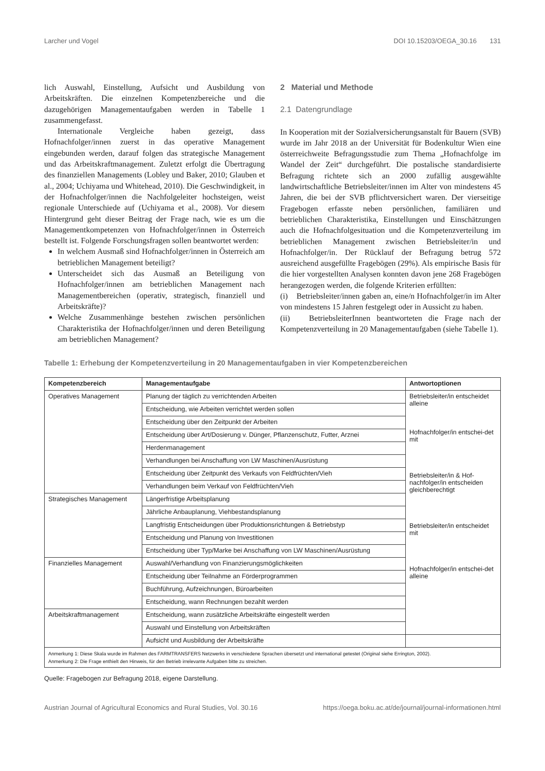Larcher und Vogel DOI 10.15203/OEGA_30.16 131
lich Auswahl, Einstellung, Aufsicht und Ausbildung von Arbeitskräften. Die einzelnen Kompetenzbereiche und die dazugehörigen Managementaufgaben werden in Tabelle 1 zusammengefasst.
Internationale Vergleiche haben gezeigt, dass Hofnachfolger/innen zuerst in das operative Management eingebunden werden, darauf folgen das strategische Management und das Arbeitskraftmanagement. Zuletzt erfolgt die Übertragung des finanziellen Managements (Lobley und Baker, 2010; Glauben et al., 2004; Uchiyama und Whitehead, 2010). Die Geschwindigkeit, in der Hofnachfolger/innen die Nachfolgeleiter hochsteigen, weist regionale Unterschiede auf (Uchiyama et al., 2008). Vor diesem Hintergrund geht dieser Beitrag der Frage nach, wie es um die Managementkompetenzen von Hofnachfolger/innen in Österreich bestellt ist. Folgende Forschungsfragen sollen beantwortet werden:
In welchem Ausmaß sind Hofnachfolger/innen in Österreich am betrieblichen Management beteiligt?
Unterscheidet sich das Ausmaß an Beteiligung von Hofnachfolger/innen am betrieblichen Management nach Managementbereichen (operativ, strategisch, finanziell und Arbeitskräfte)?
Welche Zusammenhänge bestehen zwischen persönlichen Charakteristika der Hofnachfolger/innen und deren Beteiligung am betrieblichen Management?
2 Material und Methode
2.1 Datengrundlage
In Kooperation mit der Sozialversicherungsanstalt für Bauern (SVB) wurde im Jahr 2018 an der Universität für Bodenkultur Wien eine österreichweite Befragungsstudie zum Thema „Hofnachfolge im Wandel der Zeit“ durchgeführt. Die postalische standardisierte Befragung richtete sich an 2000 zufällig ausgewählte landwirtschaftliche Betriebsleiter/innen im Alter von mindestens 45 Jahren, die bei der SVB pflichtversichert waren. Der vierseitige Fragebogen erfasste neben persönlichen, familiären und betrieblichen Charakteristika, Einstellungen und Einschätzungen auch die Hofnachfolgesituation und die Kompetenzverteilung im betrieblichen Management zwischen Betriebsleiter/in und Hofnachfolger/in. Der Rücklauf der Befragung betrug 572 ausreichend ausgefüllte Fragebögen (29%). Als empirische Basis für die hier vorgestellten Analysen konnten davon jene 268 Fragebögen herangezogen werden, die folgende Kriterien erfüllten:
(i) Betriebsleiter/innen gaben an, eine/n Hofnachfolger/in im Alter von mindestens 15 Jahren festgelegt oder in Aussicht zu haben.
(ii) BetriebsleiterInnen beantworteten die Frage nach der Kompetenzverteilung in 20 Managementaufgaben (siehe Tabelle 1).
Tabelle 1: Erhebung der Kompetenzverteilung in 20 Managementaufgaben in vier Kompetenzbereichen
| Kompetenzbereich | Managementaufgabe | Antwortoptionen |
| --- | --- | --- |
| Operatives Management | Planung der täglich zu verrichtenden Arbeiten | Betriebsleiter/in entscheidet alleine Hofnachfolger/in entschei-det mit Betriebsleiter/in & Hof-nachfolger/in entscheiden gleichberechtigt Betriebsleiter/in entscheidet mit Hofnachfolger/in entschei-det alleine |
| | Entscheidung, wie Arbeiten verrichtet werden sollen | |
| | Entscheidung über den Zeitpunkt der Arbeiten | |
| | Entscheidung über Art/Dosierung v. Dünger, Pflanzenschutz, Futter, Arznei | |
| | Herdenmanagement | |
| | Verhandlungen bei Anschaffung von LW Maschinen/Ausrüstung | |
| | Entscheidung über Zeitpunkt des Verkaufs von Feldfrüchten/Vieh | |
| | Verhandlungen beim Verkauf von Feldfrüchten/Vieh | |
| Strategisches Management | Längerfristige Arbeitsplanung | |
| | Jährliche Anbauplanung, Viehbestandsplanung | |
| | Langfristig Entscheidungen über Produktionsrichtungen & Betriebstyp | |
| | Entscheidung und Planung von Investitionen | |
| | Entscheidung über Typ/Marke bei Anschaffung von LW Maschinen/Ausrüstung | |
| Finanzielles Management | Auswahl/Verhandlung von Finanzierungsmöglichkeiten | |
| | Entscheidung über Teilnahme an Förderprogrammen | |
| | Buchführung, Aufzeichnungen, Büroarbeiten | |
| | Entscheidung, wann Rechnungen bezahlt werden | |
| Arbeitskraftmanagement | Entscheidung, wann zusätzliche Arbeitskräfte eingestellt werden | |
| | Auswahl und Einstellung von Arbeitskräften | |
| | Aufsicht und Ausbildung der Arbeitskräfte | |
| Anmerkung 1: Diese Skala wurde im Rahmen des FARMTRANSFERS Netzwerks in verschiedene Sprachen übersetzt und international getestet (Original siehe Errington, 2002). Anmerkung 2: Die Frage enthielt den Hinweis, für den Betrieb irrelevante Aufgaben bitte zu streichen. | | |
Quelle: Fragebogen zur Befragung 2018, eigene Darstellung.
Austrian Journal of Agricultural Economics and Rural Studies, Vol. 30.16 https://oega.boku.ac.at/de/journal/journal-informationen.html